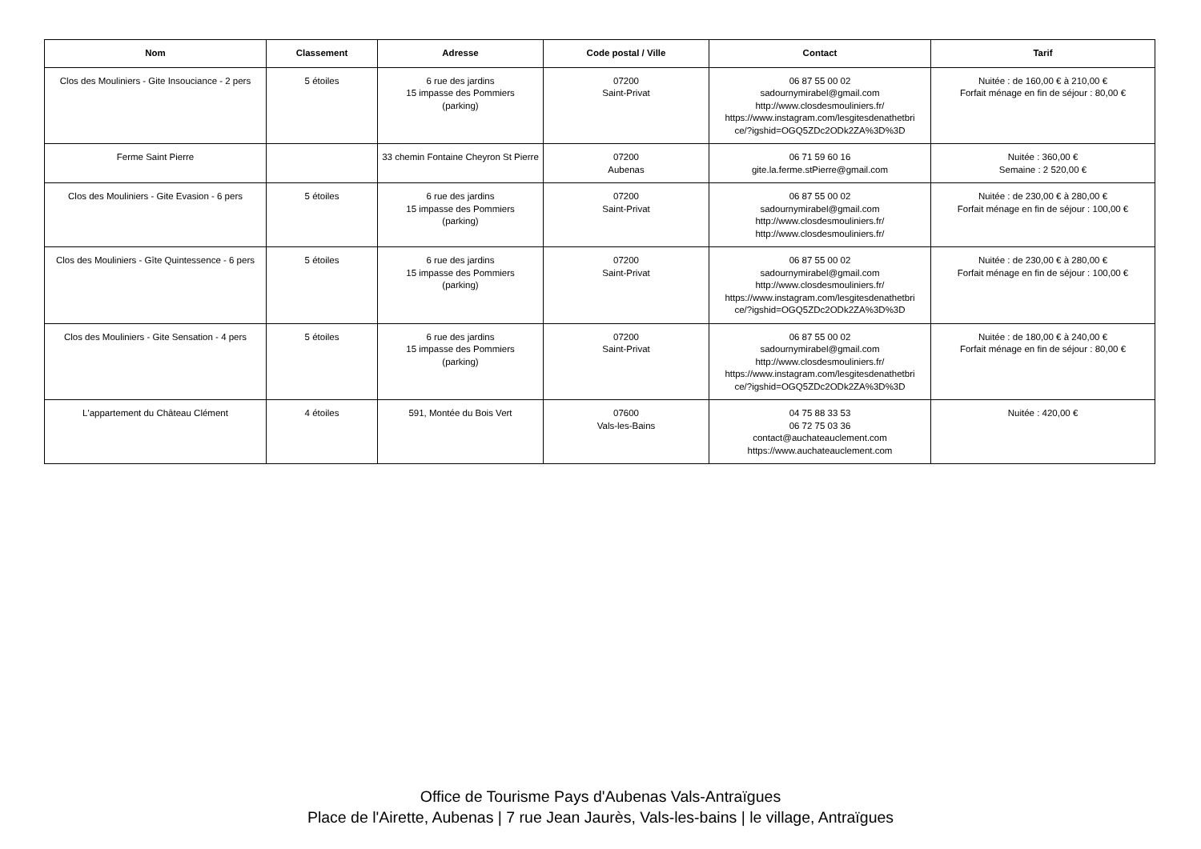| Nom | Classement | Adresse | Code postal / Ville | Contact | Tarif |
| --- | --- | --- | --- | --- | --- |
| Clos des Mouliniers - Gite Insouciance - 2 pers | 5 étoiles | 6 rue des jardins 15 impasse des Pommiers (parking) | 07200 Saint-Privat | 06 87 55 00 02 sadournymirabel@gmail.com http://www.closdesmouliniers.fr/ https://www.instagram.com/lesgitesdenathetbri ce/?igshid=OGQ5ZDc2ODk2ZA%3D%3D | Nuitée : de 160,00 € à 210,00 € Forfait ménage en fin de séjour : 80,00 € |
| Ferme Saint Pierre | | 33 chemin Fontaine Cheyron St Pierre | 07200 Aubenas | 06 71 59 60 16 gite.la.ferme.stPierre@gmail.com | Nuitée : 360,00 € Semaine : 2 520,00 € |
| Clos des Mouliniers - Gite Evasion - 6 pers | 5 étoiles | 6 rue des jardins 15 impasse des Pommiers (parking) | 07200 Saint-Privat | 06 87 55 00 02 sadournymirabel@gmail.com http://www.closdesmouliniers.fr/ http://www.closdesmouliniers.fr/ | Nuitée : de 230,00 € à 280,00 € Forfait ménage en fin de séjour : 100,00 € |
| Clos des Mouliniers - Gîte Quintessence - 6 pers | 5 étoiles | 6 rue des jardins 15 impasse des Pommiers (parking) | 07200 Saint-Privat | 06 87 55 00 02 sadournymirabel@gmail.com http://www.closdesmouliniers.fr/ https://www.instagram.com/lesgitesdenathetbri ce/?igshid=OGQ5ZDc2ODk2ZA%3D%3D | Nuitée : de 230,00 € à 280,00 € Forfait ménage en fin de séjour : 100,00 € |
| Clos des Mouliniers - Gite Sensation - 4 pers | 5 étoiles | 6 rue des jardins 15 impasse des Pommiers (parking) | 07200 Saint-Privat | 06 87 55 00 02 sadournymirabel@gmail.com http://www.closdesmouliniers.fr/ https://www.instagram.com/lesgitesdenathetbri ce/?igshid=OGQ5ZDc2ODk2ZA%3D%3D | Nuitée : de 180,00 € à 240,00 € Forfait ménage en fin de séjour : 80,00 € |
| L'appartement du Château Clément | 4 étoiles | 591, Montée du Bois Vert | 07600 Vals-les-Bains | 04 75 88 33 53 06 72 75 03 36 contact@auchateauclement.com https://www.auchateauclement.com | Nuitée : 420,00 € |
Office de Tourisme Pays d'Aubenas Vals-Antraïgues
Place de l'Airette, Aubenas | 7 rue Jean Jaurès, Vals-les-bains | le village, Antraïgues